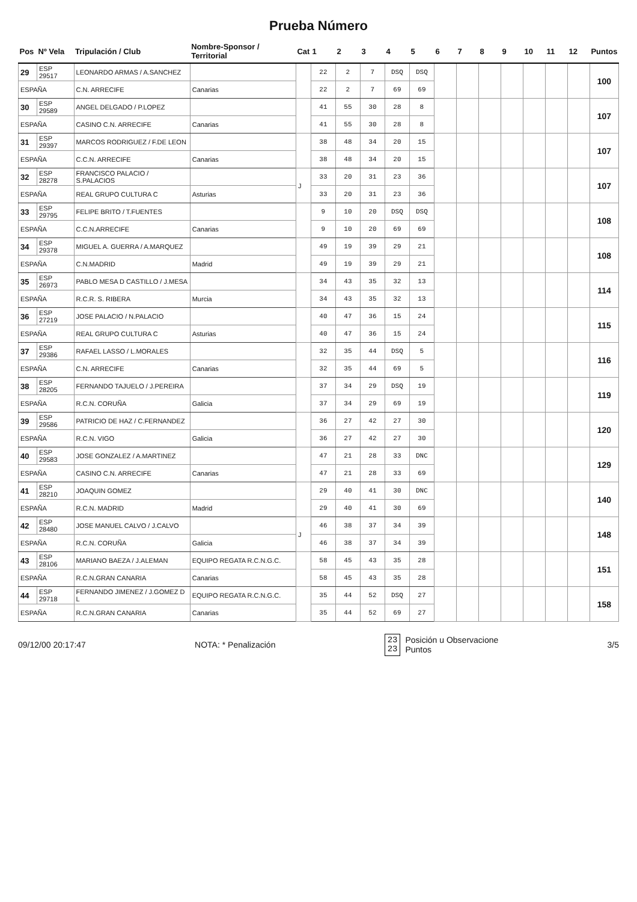Prueba Número
| Pos | Nº Vela | Tripulación / Club | Nombre-Sponsor / Territorial | Cat | 1 | 2 | 3 | 4 | 5 | 6 | 7 | 8 | 9 | 10 | 11 | 12 | Puntos |
| --- | --- | --- | --- | --- | --- | --- | --- | --- | --- | --- | --- | --- | --- | --- | --- | --- | --- |
| 29 | ESP 29517 | LEONARDO ARMAS / A.SANCHEZ | | | 22 | 2 | 7 | DSQ | DSQ | | | | | | | | 100 |
| ESPAÑA | | C.N. ARRECIFE | Canarias | | 22 | 2 | 7 | 69 | 69 | | | | | | | | |
| 30 | ESP 29589 | ANGEL DELGADO / P.LOPEZ | | | 41 | 55 | 30 | 28 | 8 | | | | | | | | 107 |
| ESPAÑA | | CASINO C.N. ARRECIFE | Canarias | | 41 | 55 | 30 | 28 | 8 | | | | | | | | |
| 31 | ESP 29397 | MARCOS RODRIGUEZ / F.DE LEON | | | 38 | 48 | 34 | 20 | 15 | | | | | | | | 107 |
| ESPAÑA | | C.C.N. ARRECIFE | Canarias | | 38 | 48 | 34 | 20 | 15 | | | | | | | | |
| 32 | ESP 28278 | FRANCISCO PALACIO / S.PALACIOS | | J | 33 | 20 | 31 | 23 | 36 | | | | | | | | 107 |
| ESPAÑA | | REAL GRUPO CULTURA C | Asturias | | 33 | 20 | 31 | 23 | 36 | | | | | | | | |
| 33 | ESP 29795 | FELIPE BRITO / T.FUENTES | | | 9 | 10 | 20 | DSQ | DSQ | | | | | | | | 108 |
| ESPAÑA | | C.C.N.ARRECIFE | Canarias | | 9 | 10 | 20 | 69 | 69 | | | | | | | | |
| 34 | ESP 29378 | MIGUEL A. GUERRA / A.MARQUEZ | | | 49 | 19 | 39 | 29 | 21 | | | | | | | | 108 |
| ESPAÑA | | C.N.MADRID | Madrid | | 49 | 19 | 39 | 29 | 21 | | | | | | | | |
| 35 | ESP 26973 | PABLO MESA D CASTILLO / J.MESA | | | 34 | 43 | 35 | 32 | 13 | | | | | | | | 114 |
| ESPAÑA | | R.C.R. S. RIBERA | Murcia | | 34 | 43 | 35 | 32 | 13 | | | | | | | | |
| 36 | ESP 27219 | JOSE PALACIO / N.PALACIO | | | 40 | 47 | 36 | 15 | 24 | | | | | | | | 115 |
| ESPAÑA | | REAL GRUPO CULTURA C | Asturias | | 40 | 47 | 36 | 15 | 24 | | | | | | | | |
| 37 | ESP 29386 | RAFAEL LASSO / L.MORALES | | | 32 | 35 | 44 | DSQ | 5 | | | | | | | | 116 |
| ESPAÑA | | C.N. ARRECIFE | Canarias | | 32 | 35 | 44 | 69 | 5 | | | | | | | | |
| 38 | ESP 28205 | FERNANDO TAJUELO / J.PEREIRA | | | 37 | 34 | 29 | DSQ | 19 | | | | | | | | 119 |
| ESPAÑA | | R.C.N. CORUÑA | Galicia | | 37 | 34 | 29 | 69 | 19 | | | | | | | | |
| 39 | ESP 29586 | PATRICIO DE HAZ / C.FERNANDEZ | | | 36 | 27 | 42 | 27 | 30 | | | | | | | | 120 |
| ESPAÑA | | R.C.N. VIGO | Galicia | | 36 | 27 | 42 | 27 | 30 | | | | | | | | |
| 40 | ESP 29583 | JOSE GONZALEZ / A.MARTINEZ | | | 47 | 21 | 28 | 33 | DNC | | | | | | | | 129 |
| ESPAÑA | | CASINO C.N. ARRECIFE | Canarias | | 47 | 21 | 28 | 33 | 69 | | | | | | | | |
| 41 | ESP 28210 | JOAQUIN GOMEZ | | | 29 | 40 | 41 | 30 | DNC | | | | | | | | 140 |
| ESPAÑA | | R.C.N. MADRID | Madrid | | 29 | 40 | 41 | 30 | 69 | | | | | | | | |
| 42 | ESP 28480 | JOSE MANUEL CALVO / J.CALVO | | J | 46 | 38 | 37 | 34 | 39 | | | | | | | | 148 |
| ESPAÑA | | R.C.N. CORUÑA | Galicia | | 46 | 38 | 37 | 34 | 39 | | | | | | | | |
| 43 | ESP 28106 | MARIANO BAEZA / J.ALEMAN | EQUIPO REGATA R.C.N.G.C. | | 58 | 45 | 43 | 35 | 28 | | | | | | | | 151 |
| ESPAÑA | | R.C.N.GRAN CANARIA | Canarias | | 58 | 45 | 43 | 35 | 28 | | | | | | | | |
| 44 | ESP 29718 | FERNANDO JIMENEZ / J.GOMEZ D L | EQUIPO REGATA R.C.N.G.C. | | 35 | 44 | 52 | DSQ | 27 | | | | | | | | 158 |
| ESPAÑA | | R.C.N.GRAN CANARIA | Canarias | | 35 | 44 | 52 | 69 | 27 | | | | | | | | |
09/12/00 20:17:47 NOTA: * Penalización
23
23
Posición u Observacione
Puntos
3/5